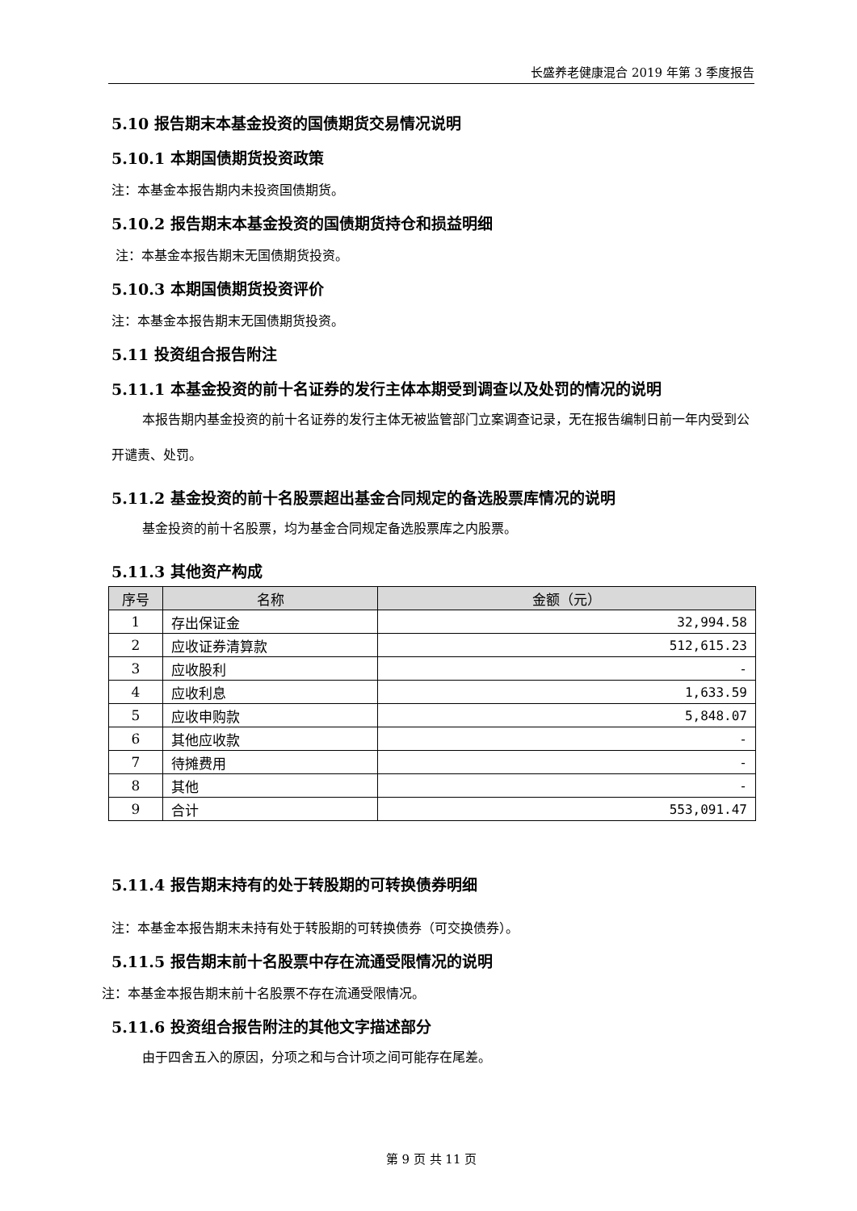长盛养老健康混合 2019 年第 3 季度报告
5.10 报告期末本基金投资的国债期货交易情况说明
5.10.1 本期国债期货投资政策
注：本基金本报告期内未投资国债期货。
5.10.2 报告期末本基金投资的国债期货持仓和损益明细
注：本基金本报告期末无国债期货投资。
5.10.3 本期国债期货投资评价
注：本基金本报告期末无国债期货投资。
5.11 投资组合报告附注
5.11.1 本基金投资的前十名证券的发行主体本期受到调查以及处罚的情况的说明
本报告期内基金投资的前十名证券的发行主体无被监管部门立案调查记录，无在报告编制日前一年内受到公开谴责、处罚。
5.11.2 基金投资的前十名股票超出基金合同规定的备选股票库情况的说明
基金投资的前十名股票，均为基金合同规定备选股票库之内股票。
5.11.3 其他资产构成
| 序号 | 名称 | 金额（元） |
| --- | --- | --- |
| 1 | 存出保证金 | 32,994.58 |
| 2 | 应收证券清算款 | 512,615.23 |
| 3 | 应收股利 | - |
| 4 | 应收利息 | 1,633.59 |
| 5 | 应收申购款 | 5,848.07 |
| 6 | 其他应收款 | - |
| 7 | 待摊费用 | - |
| 8 | 其他 | - |
| 9 | 合计 | 553,091.47 |
5.11.4 报告期末持有的处于转股期的可转换债券明细
注：本基金本报告期末未持有处于转股期的可转换债券（可交换债券）。
5.11.5 报告期末前十名股票中存在流通受限情况的说明
注：本基金本报告期末前十名股票不存在流通受限情况。
5.11.6 投资组合报告附注的其他文字描述部分
由于四舍五入的原因，分项之和与合计项之间可能存在尾差。
第 9 页 共 11 页